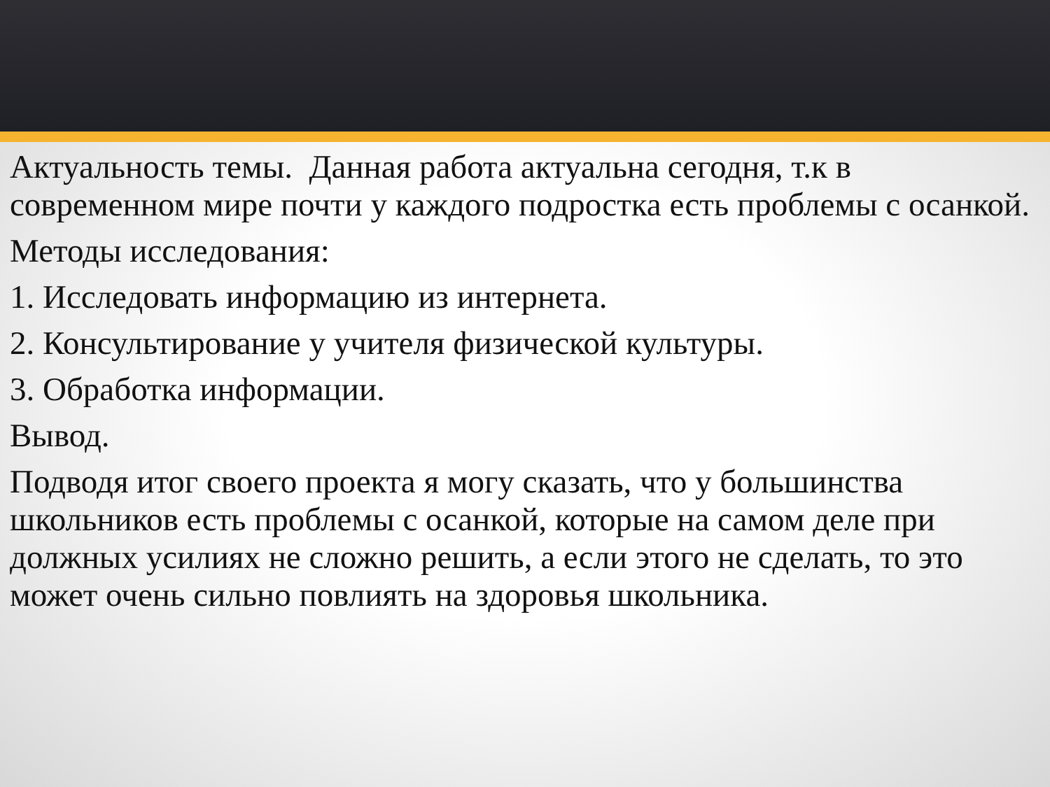Актуальность темы. Данная работа актуальна сегодня, т.к в современном мире почти у каждого подростка есть проблемы с осанкой.
Методы исследования:
1. Исследовать информацию из интернета.
2. Консультирование у учителя физической культуры.
3. Обработка информации.
Вывод.
Подводя итог своего проекта я могу сказать, что у большинства школьников есть проблемы с осанкой, которые на самом деле при должных усилиях не сложно решить, а если этого не сделать, то это может очень сильно повлиять на здоровья школьника.